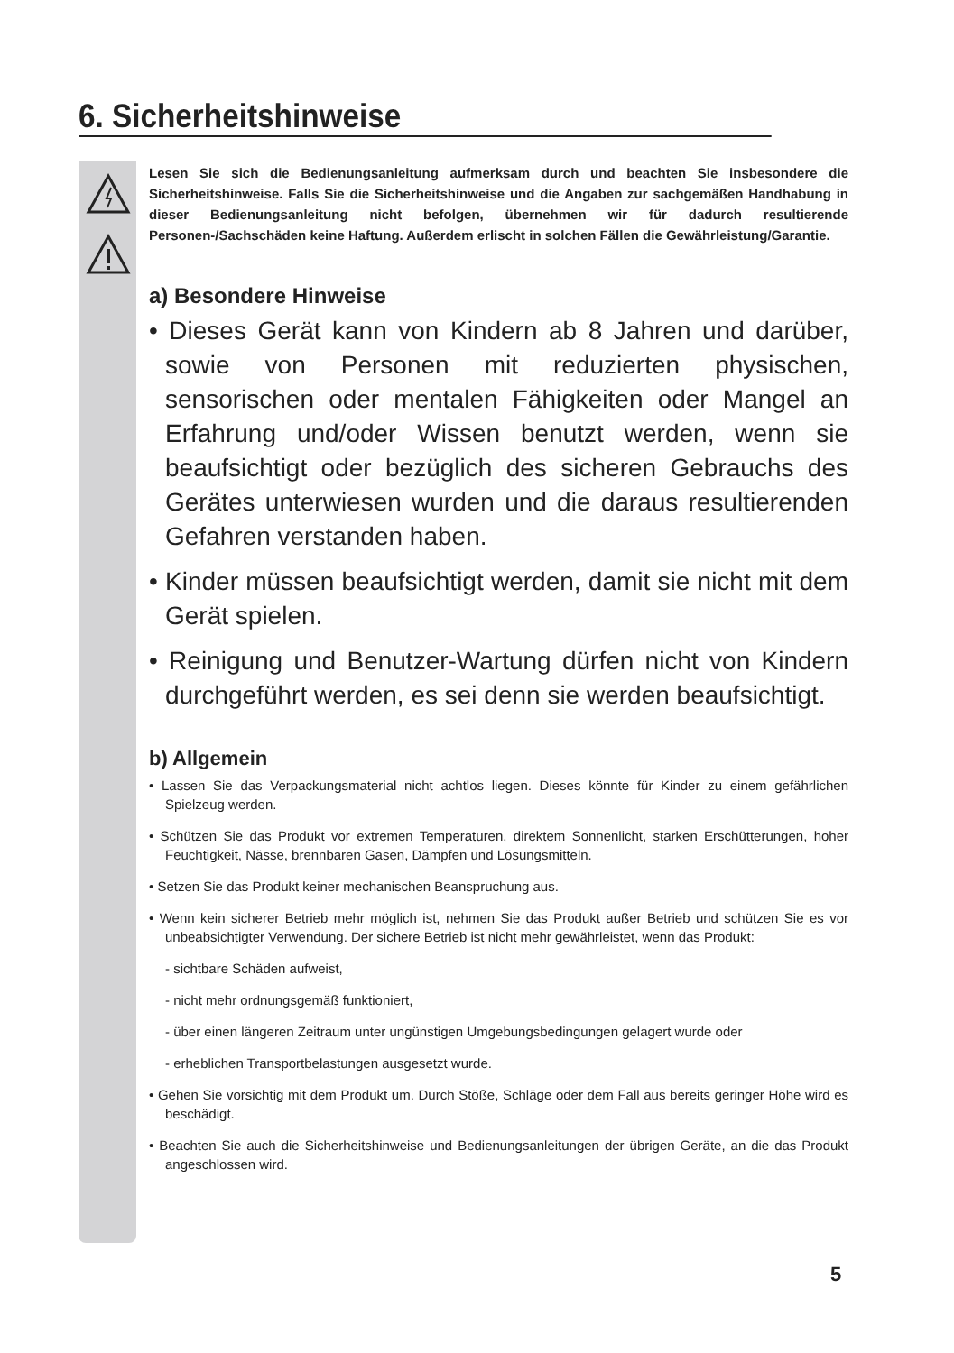6. Sicherheitshinweise
Lesen Sie sich die Bedienungsanleitung aufmerksam durch und beachten Sie insbesondere die Sicherheitshinweise. Falls Sie die Sicherheitshinweise und die Angaben zur sachgemäßen Handhabung in dieser Bedienungsanleitung nicht befolgen, übernehmen wir für dadurch resultierende Personen-/Sachschäden keine Haftung. Außerdem erlischt in solchen Fällen die Gewährleistung/Garantie.
a) Besondere Hinweise
• Dieses Gerät kann von Kindern ab 8 Jahren und darüber, sowie von Personen mit reduzierten physischen, sensorischen oder mentalen Fähigkeiten oder Mangel an Erfahrung und/oder Wissen benutzt werden, wenn sie beaufsichtigt oder bezüglich des sicheren Gebrauchs des Gerätes unterwiesen wurden und die daraus resultierenden Gefahren verstanden haben.
• Kinder müssen beaufsichtigt werden, damit sie nicht mit dem Gerät spielen.
• Reinigung und Benutzer-Wartung dürfen nicht von Kindern durchgeführt werden, es sei denn sie werden beaufsichtigt.
b) Allgemein
• Lassen Sie das Verpackungsmaterial nicht achtlos liegen. Dieses könnte für Kinder zu einem gefährlichen Spielzeug werden.
• Schützen Sie das Produkt vor extremen Temperaturen, direktem Sonnenlicht, starken Erschütterungen, hoher Feuchtigkeit, Nässe, brennbaren Gasen, Dämpfen und Lösungsmitteln.
• Setzen Sie das Produkt keiner mechanischen Beanspruchung aus.
• Wenn kein sicherer Betrieb mehr möglich ist, nehmen Sie das Produkt außer Betrieb und schützen Sie es vor unbeabsichtigter Verwendung. Der sichere Betrieb ist nicht mehr gewährleistet, wenn das Produkt:
- sichtbare Schäden aufweist,
- nicht mehr ordnungsgemäß funktioniert,
- über einen längeren Zeitraum unter ungünstigen Umgebungsbedingungen gelagert wurde oder
- erheblichen Transportbelastungen ausgesetzt wurde.
• Gehen Sie vorsichtig mit dem Produkt um. Durch Stöße, Schläge oder dem Fall aus bereits geringer Höhe wird es beschädigt.
• Beachten Sie auch die Sicherheitshinweise und Bedienungsanleitungen der übrigen Geräte, an die das Produkt angeschlossen wird.
5